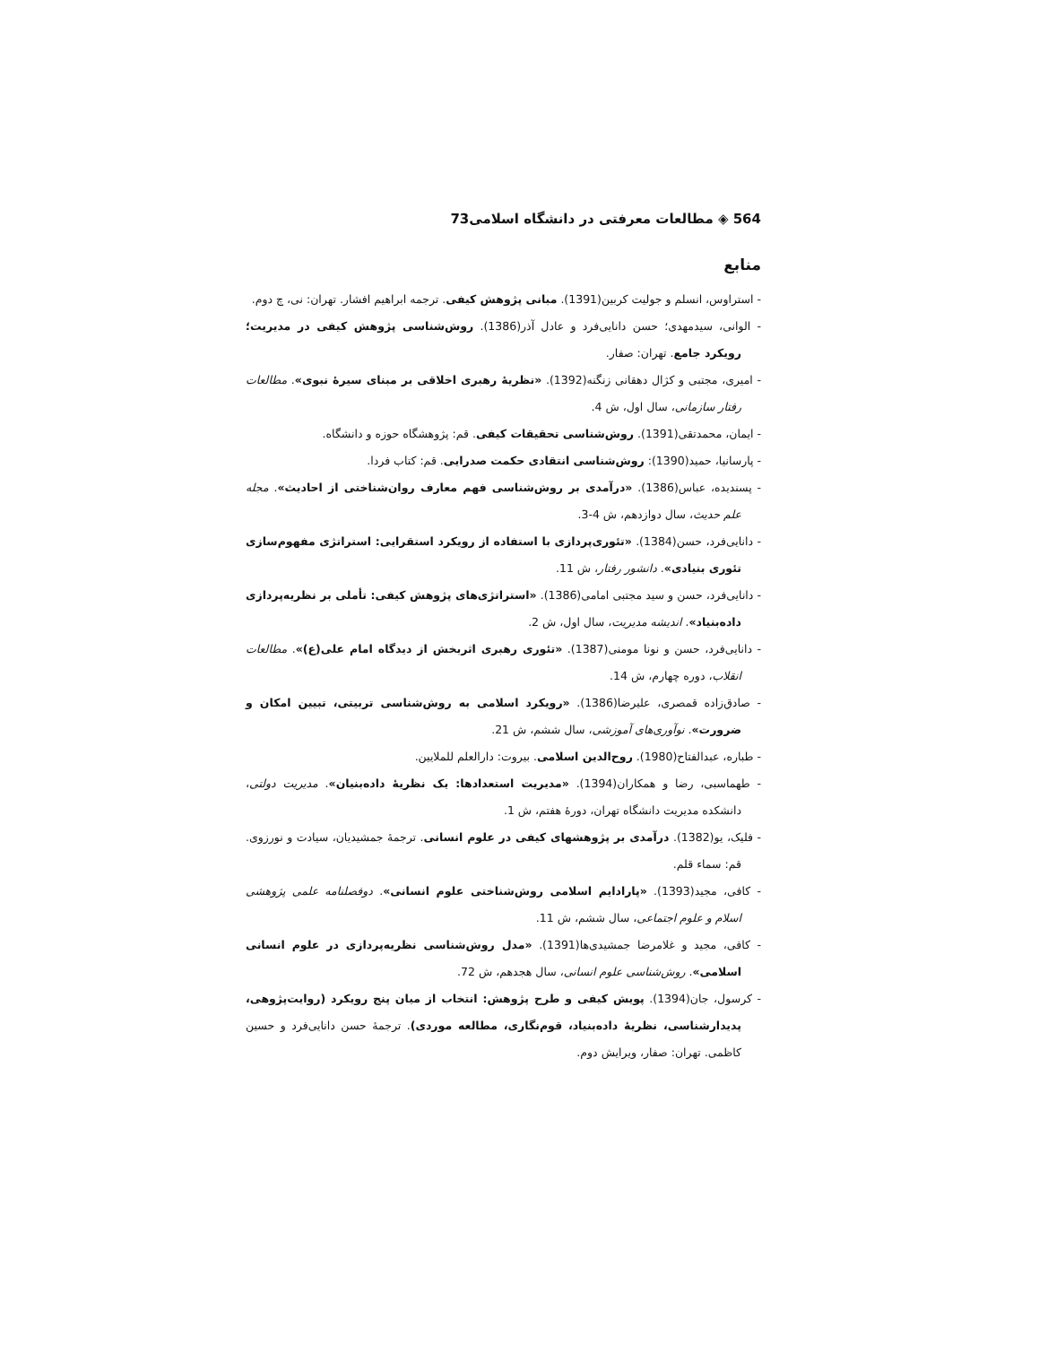564 ◈ مطالعات معرفتی در دانشگاه اسلامی73
منابع
- استراوس، انسلم و جولیت کربین(1391). مبانی پژوهش کیفی. ترجمه ابراهیم افشار. تهران: نی، چ دوم.
- الوانی، سیدمهدی؛ حسن دانایی‌فرد و عادل آذر(1386). روش‌شناسی پژوهش کیفی در مدیریت؛ رویکرد جامع. تهران: صفار.
- امیری، مجتبی و کژال دهقانی زنگنه(1392). «نظریهٔ رهبری اخلاقی بر مبنای سیرهٔ نبوی». مطالعات رفتار سازمانی، سال اول، ش 4.
- ایمان، محمدتقی(1391). روش‌شناسی تحقیقات کیفی. قم: پژوهشگاه حوزه و دانشگاه.
- پارسانیا، حمید(1390): روش‌شناسی انتقادی حکمت صدرایی. قم: کتاب فردا.
- پسندیده، عباس(1386). «درآمدی بر روش‌شناسی فهم معارف روان‌شناختی از احادیث». مجله علم حدیث، سال دوازدهم، ش 4-3.
- دانایی‌فرد، حسن(1384). «تئوری‌پردازی با استفاده از رویکرد استقرایی: استراتژی مفهوم‌سازی تئوری بنیادی». دانشور رفتار، ش 11.
- دانایی‌فرد، حسن و سید مجتبی امامی(1386). «استراتژی‌های پژوهش کیفی: تأملی بر نظریه‌پردازی داده‌بنیاد». اندیشه مدیریت، سال اول، ش 2.
- دانایی‌فرد، حسن و نونا مومنی(1387). «تئوری رهبری اثربخش از دیدگاه امام علی(ع)». مطالعات انقلاب، دوره چهارم، ش 14.
- صادق‌زاده قمصری، علیرضا(1386). «رویکرد اسلامی به روش‌شناسی تربیتی، تبیین امکان و ضرورت». نوآوری‌های آموزشی، سال ششم، ش 21.
- طباره، عبدالفتاح(1980). روح‌الدین اسلامی. بیروت: دارالعلم للملایین.
- طهماسبی، رضا و همکاران(1394). «مدیریت استعدادها: یک نظریهٔ داده‌بنیان». مدیریت دولتی، دانشکده مدیریت دانشگاه تهران، دورهٔ هفتم، ش 1.
- فلیک، یو(1382). درآمدی بر پژوهشهای کیفی در علوم انسانی. ترجمهٔ جمشیدیان، سیادت و نورزوی. قم: سماء قلم.
- کافی، مجید(1393). «پارادایم اسلامی روش‌شناختی علوم انسانی». دوفصلنامه علمی پژوهشی اسلام و علوم اجتماعی، سال ششم، ش 11.
- کافی، مجید و غلامرضا جمشیدی‌ها(1391). «مدل روش‌شناسی نظریه‌پردازی در علوم انسانی اسلامی». روش‌شناسی علوم انسانی، سال هجدهم، ش 72.
- کرسول، جان(1394). پویش کیفی و طرح پژوهش: انتخاب از میان پنج رویکرد (روایت‌پژوهی، پدیدارشناسی، نظریهٔ داده‌بنیاد، قوم‌نگاری، مطالعه موردی). ترجمهٔ حسن دانایی‌فرد و حسین کاظمی. تهران: صفار، ویرایش دوم.